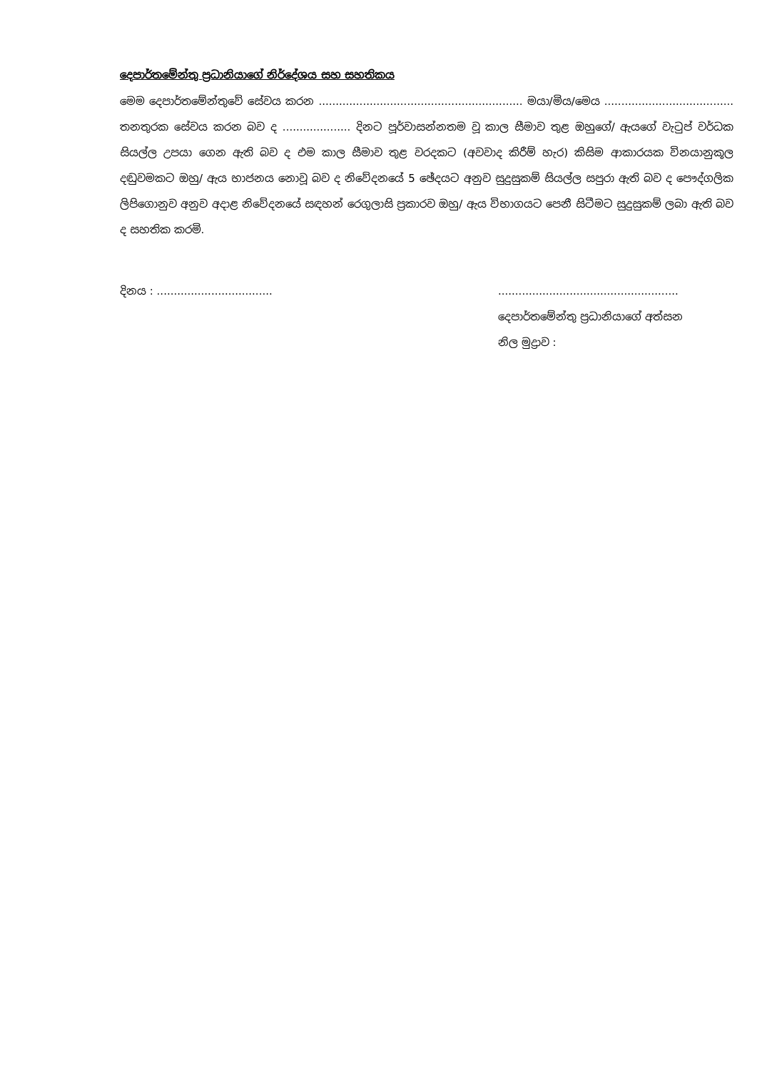දෙපාර්තමේන්තු ප්‍රධානියාගේ නිර්දේශය සහ සහතිකය
මෙම දෙපාර්තමේන්තුවේ සේවය කරන ............................................................ මයා/මිය/මෙය ...................................... තනතුරක සේවය කරන බව ද .................... දිනට පූර්වාසන්නතම වූ කාල සීමාව තුළ ඔහුගේ/ ඇයගේ වැටුප් වර්ධක සියල්ල උපයා ගෙන ඇති බව ද එම කාල සීමාව තුළ වරදකට (අවවාද කිරීම් හැර) කිසිම ආකාරයක විනයානුකූල දඬුවමකට ඔහු/ ඇය භාජනය නොවූ බව ද නිවේදනයේ 5 ඡේදයට අනුව සුදුසුකම් සියල්ල සපුරා ඇති බව ද පෞද්ගලික ලිපිගොනුව අනුව අදාළ නිවේදනයේ සඳහන් රෙගුලාසි ප්‍රකාරව ඔහු/ ඇය විභාගයට පෙනී සිටීමට සුදුසුකම් ලබා ඇති බව ද සහතික කරමි.
දිනය : ..................................
.....................................................
දෙපාර්තමේන්තු ප්‍රධානියාගේ අත්සන
නිල මුද්‍රාව :